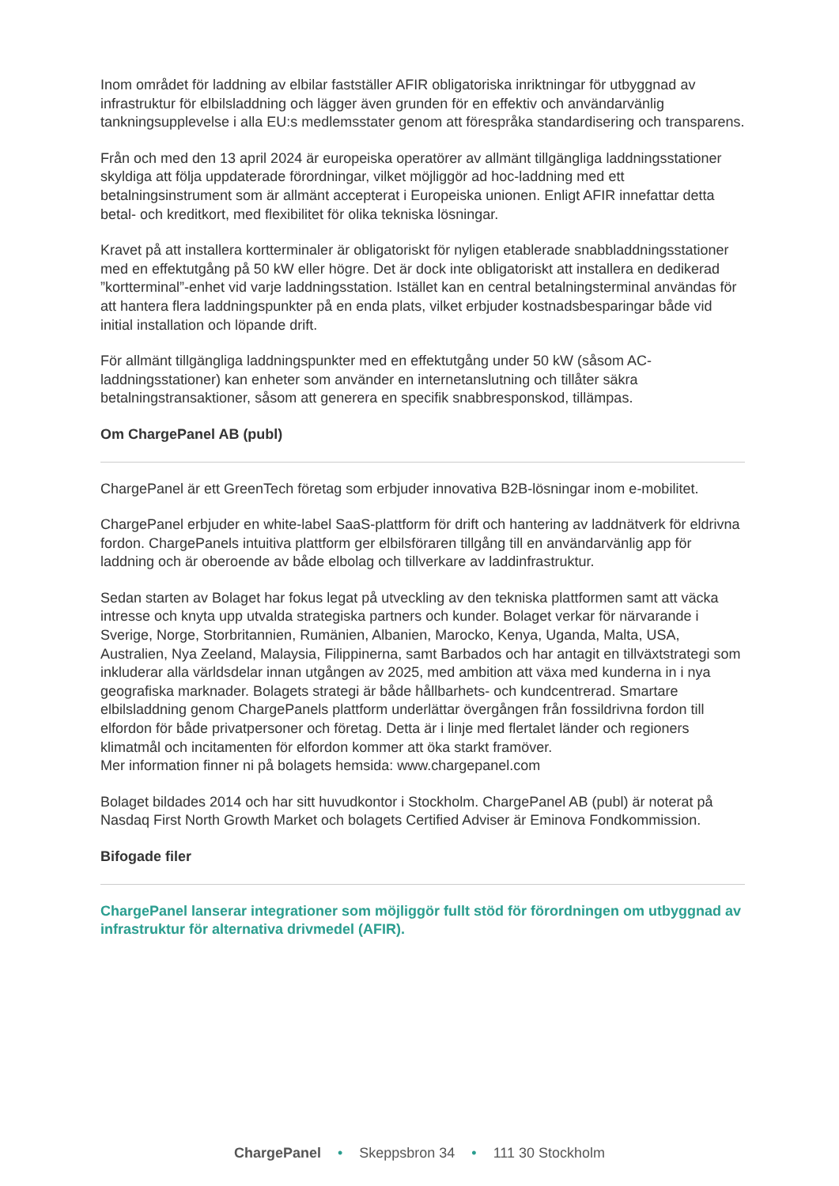Inom området för laddning av elbilar fastställer AFIR obligatoriska inriktningar för utbyggnad av infrastruktur för elbilsladdning och lägger även grunden för en effektiv och användarvänlig tankningsupplevelse i alla EU:s medlemsstater genom att förespråka standardisering och transparens.
Från och med den 13 april 2024 är europeiska operatörer av allmänt tillgängliga laddningsstationer skyldiga att följa uppdaterade förordningar, vilket möjliggör ad hoc-laddning med ett betalningsinstrument som är allmänt accepterat i Europeiska unionen. Enligt AFIR innefattar detta betal- och kreditkort, med flexibilitet för olika tekniska lösningar.
Kravet på att installera kortterminaler är obligatoriskt för nyligen etablerade snabbladdningsstationer med en effektutgång på 50 kW eller högre. Det är dock inte obligatoriskt att installera en dedikerad ”kortterminal”-enhet vid varje laddningsstation. Istället kan en central betalningsterminal användas för att hantera flera laddningspunkter på en enda plats, vilket erbjuder kostnadsbesparingar både vid initial installation och löpande drift.
För allmänt tillgängliga laddningspunkter med en effektutgång under 50 kW (såsom AC-laddningsstationer) kan enheter som använder en internetanslutning och tillåter säkra betalningstransaktioner, såsom att generera en specifik snabbresponskod, tillämpas.
Om ChargePanel AB (publ)
ChargePanel är ett GreenTech företag som erbjuder innovativa B2B-lösningar inom e-mobilitet.
ChargePanel erbjuder en white-label SaaS-plattform för drift och hantering av laddnätverk för eldrivna fordon. ChargePanels intuitiva plattform ger elbilsföraren tillgång till en användarvänlig app för laddning och är oberoende av både elbolag och tillverkare av laddinfrastruktur.
Sedan starten av Bolaget har fokus legat på utveckling av den tekniska plattformen samt att väcka intresse och knyta upp utvalda strategiska partners och kunder. Bolaget verkar för närvarande i Sverige, Norge, Storbritannien, Rumänien, Albanien, Marocko, Kenya, Uganda, Malta, USA, Australien, Nya Zeeland, Malaysia, Filippinerna, samt Barbados och har antagit en tillväxtstrategi som inkluderar alla världsdelar innan utgången av 2025, med ambition att växa med kunderna in i nya geografiska marknader. Bolagets strategi är både hållbarhets- och kundcentrerad. Smartare elbilsladdning genom ChargePanels plattform underlättar övergången från fossildrivna fordon till elfordon för både privatpersoner och företag. Detta är i linje med flertalet länder och regioners klimatmål och incitamenten för elfordon kommer att öka starkt framöver.
Mer information finner ni på bolagets hemsida: www.chargepanel.com
Bolaget bildades 2014 och har sitt huvudkontor i Stockholm. ChargePanel AB (publ) är noterat på Nasdaq First North Growth Market och bolagets Certified Adviser är Eminova Fondkommission.
Bifogade filer
ChargePanel lanserar integrationer som möjliggör fullt stöd för förordningen om utbyggnad av infrastruktur för alternativa drivmedel (AFIR).
ChargePanel • Skeppsbron 34 • 111 30 Stockholm